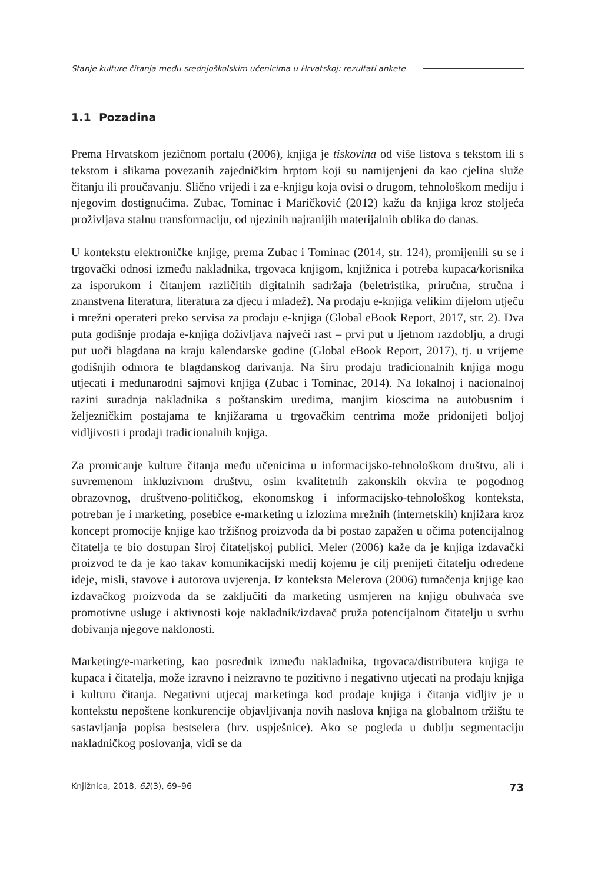Stanje kulture čitanja među srednjoškolskim učenicima u Hrvatskoj: rezultati ankete
1.1 Pozadina
Prema Hrvatskom jezičnom portalu (2006), knjiga je tiskovina od više listova s tekstom ili s tekstom i slikama povezanih zajedničkim hrptom koji su namijenjeni da kao cjelina služe čitanju ili proučavanju. Slično vrijedi i za e-knjigu koja ovisi o drugom, tehnološkom mediju i njegovim dostignućima. Zubac, Tominac i Maričković (2012) kažu da knjiga kroz stoljeća proživljava stalnu transformaciju, od njezinih najranijih materijalnih oblika do danas.
U kontekstu elektroničke knjige, prema Zubac i Tominac (2014, str. 124), promijenili su se i trgovački odnosi između nakladnika, trgovaca knjigom, knjižnica i potreba kupaca/korisnika za isporukom i čitanjem različitih digitalnih sadržaja (beletristika, priručna, stručna i znanstvena literatura, literatura za djecu i mladež). Na prodaju e-knjiga velikim dijelom utječu i mrežni operateri preko servisa za prodaju e-knjiga (Global eBook Report, 2017, str. 2). Dva puta godišnje prodaja e-knjiga doživljava najveći rast – prvi put u ljetnom razdoblju, a drugi put uoči blagdana na kraju kalendarske godine (Global eBook Report, 2017), tj. u vrijeme godišnjih odmora te blagdanskog darivanja. Na širu prodaju tradicionalnih knjiga mogu utjecati i međunarodni sajmovi knjiga (Zubac i Tominac, 2014). Na lokalnoj i nacionalnoj razini suradnja nakladnika s poštanskim uredima, manjim kioscima na autobusnim i željezničkim postajama te knjižarama u trgovačkim centrima može pridonijeti boljoj vidljivosti i prodaji tradicionalnih knjiga.
Za promicanje kulture čitanja među učenicima u informacijsko-tehnološkom društvu, ali i suvremenom inkluzivnom društvu, osim kvalitetnih zakonskih okvira te pogodnog obrazovnog, društveno-političkog, ekonomskog i informacijsko-tehnološkog konteksta, potreban je i marketing, posebice e-marketing u izlozima mrežnih (internetskih) knjižara kroz koncept promocije knjige kao tržišnog proizvoda da bi postao zapažen u očima potencijalnog čitatelja te bio dostupan široj čitateljskoj publici. Meler (2006) kaže da je knjiga izdavački proizvod te da je kao takav komunikacijski medij kojemu je cilj prenijeti čitatelju određene ideje, misli, stavove i autorova uvjerenja. Iz konteksta Melerova (2006) tumačenja knjige kao izdavačkog proizvoda da se zaključiti da marketing usmjeren na knjigu obuhvaća sve promotivne usluge i aktivnosti koje nakladnik/izdavač pruža potencijalnom čitatelju u svrhu dobivanja njegove naklonosti.
Marketing/e-marketing, kao posrednik između nakladnika, trgovaca/distributera knjiga te kupaca i čitatelja, može izravno i neizravno te pozitivno i negativno utjecati na prodaju knjiga i kulturu čitanja. Negativni utjecaj marketinga kod prodaje knjiga i čitanja vidljiv je u kontekstu nepoštene konkurencije objavljivanja novih naslova knjiga na globalnom tržištu te sastavljanja popisa bestselera (hrv. uspješnice). Ako se pogleda u dublju segmentaciju nakladničkog poslovanja, vidi se da
Knjižnica, 2018, 62(3), 69–96 73